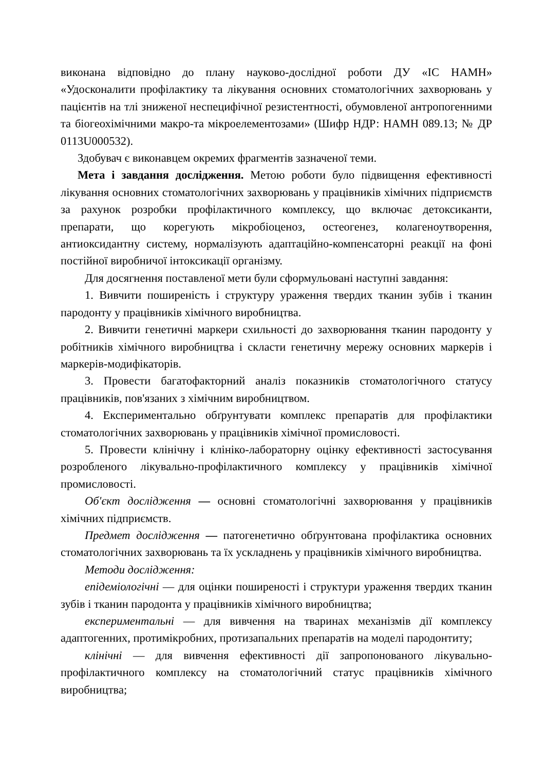виконана відповідно до плану науково-дослідної роботи ДУ «ІС НАМН» «Удосконалити профілактику та лікування основних стоматологічних захворювань у пацієнтів на тлі зниженої неспецифічної резистентності, обумовленої антропогенними та біогеохімічними макро-та мікроелементозами» (Шифр НДР: НАМН 089.13; № ДР 0113U000532).
Здобувач є виконавцем окремих фрагментів зазначеної теми.
Мета і завдання дослідження. Метою роботи було підвищення ефективності лікування основних стоматологічних захворювань у працівників хімічних підприємств за рахунок розробки профілактичного комплексу, що включає детоксиканти, препарати, що корегують мікробіоценоз, остеогенез, колагеноутворення, антиоксидантну систему, нормалізують адаптаційно-компенсаторні реакції на фоні постійної виробничої інтоксикації організму.
Для досягнення поставленої мети були сформульовані наступні завдання:
1. Вивчити поширеність і структуру ураження твердих тканин зубів і тканин пародонту у працівників хімічного виробництва.
2. Вивчити генетичні маркери схильності до захворювання тканин пародонту у робітників хімічного виробництва і скласти генетичну мережу основних маркерів і маркерів-модифікаторів.
3. Провести багатофакторний аналіз показників стоматологічного статусу працівників, пов'язаних з хімічним виробництвом.
4. Експериментально обґрунтувати комплекс препаратів для профілактики стоматологічних захворювань у працівників хімічної промисловості.
5. Провести клінічну і клініко-лабораторну оцінку ефективності застосування розробленого лікувально-профілактичного комплексу у працівників хімічної промисловості.
Об'єкт дослідження — основні стоматологічні захворювання у працівників хімічних підприємств.
Предмет дослідження — патогенетично обґрунтована профілактика основних стоматологічних захворювань та їх ускладнень у працівників хімічного виробництва.
Методи дослідження:
епідеміологічні — для оцінки поширеності і структури ураження твердих тканин зубів і тканин пародонта у працівників хімічного виробництва;
експериментальні — для вивчення на тваринах механізмів дії комплексу адаптогенних, протимікробних, протизапальних препаратів на моделі пародонтиту;
клінічні — для вивчення ефективності дії запропонованого лікувально-профілактичного комплексу на стоматологічний статус працівників хімічного виробництва;